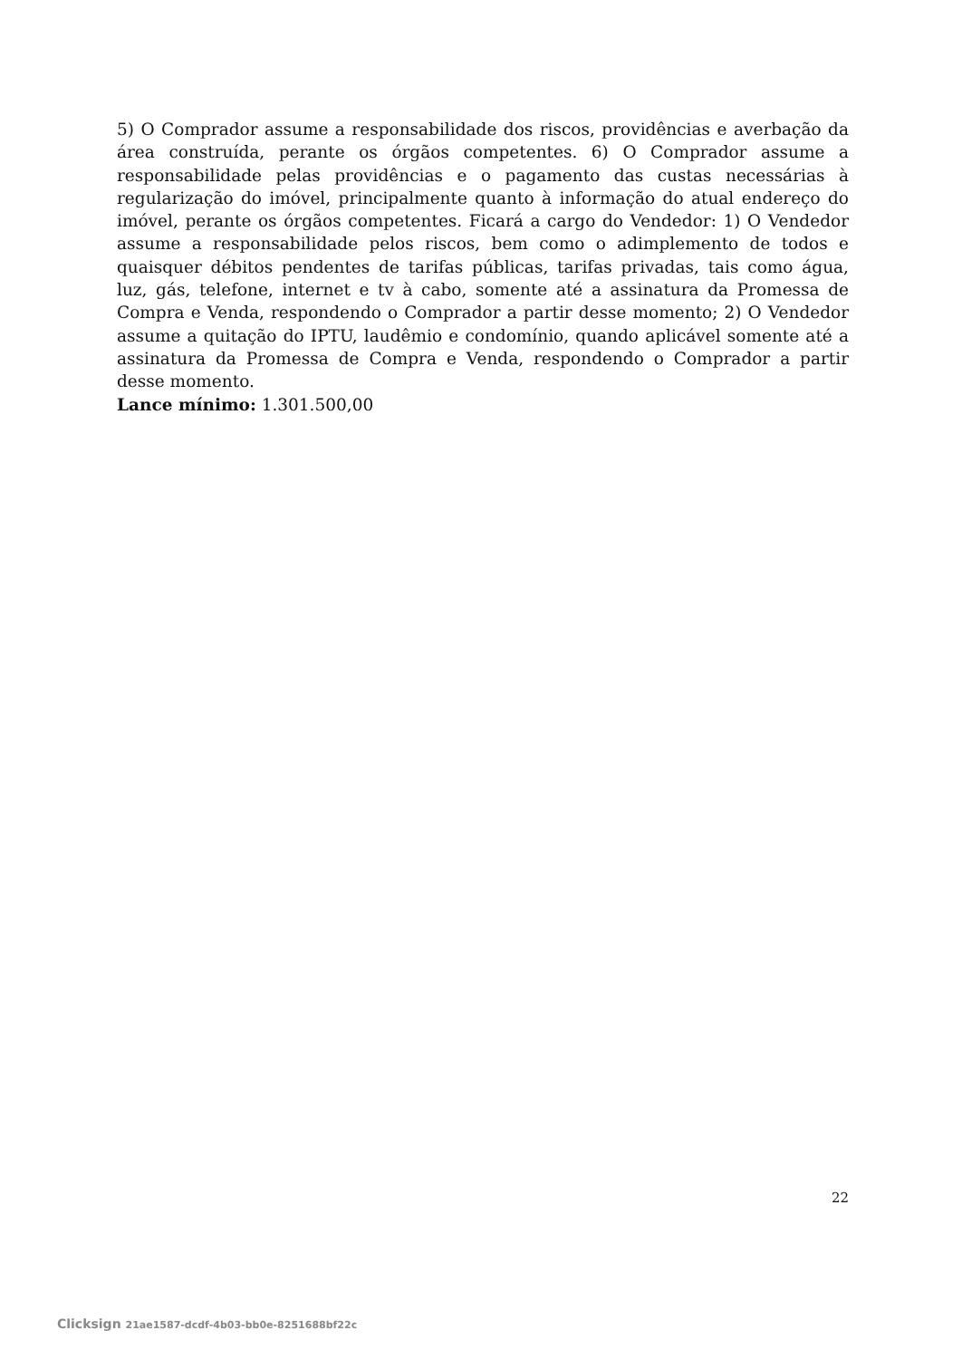5) O Comprador assume a responsabilidade dos riscos, providências e averbação da área construída, perante os órgãos competentes. 6) O Comprador assume a responsabilidade pelas providências e o pagamento das custas necessárias à regularização do imóvel, principalmente quanto à informação do atual endereço do imóvel, perante os órgãos competentes. Ficará a cargo do Vendedor: 1) O Vendedor assume a responsabilidade pelos riscos, bem como o adimplemento de todos e quaisquer débitos pendentes de tarifas públicas, tarifas privadas, tais como água, luz, gás, telefone, internet e tv à cabo, somente até a assinatura da Promessa de Compra e Venda, respondendo o Comprador a partir desse momento; 2) O Vendedor assume a quitação do IPTU, laudêmio e condomínio, quando aplicável somente até a assinatura da Promessa de Compra e Venda, respondendo o Comprador a partir desse momento.
Lance mínimo: 1.301.500,00
22
Clicksign 21ae1587-dcdf-4b03-bb0e-8251688bf22c